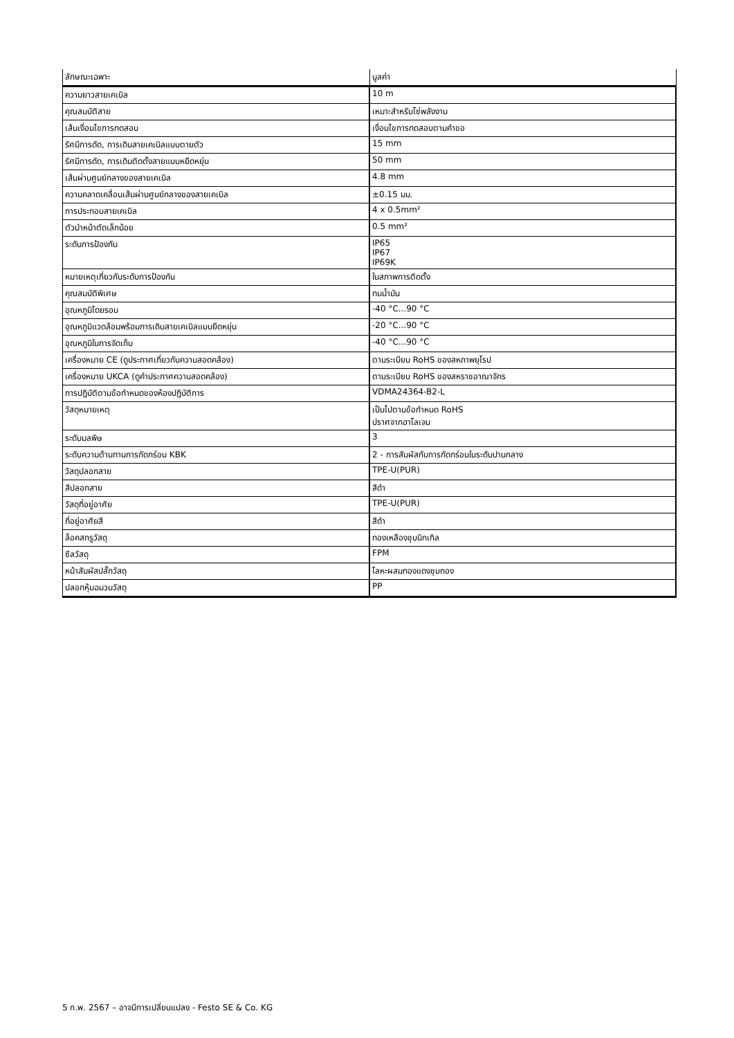| ลักษณะเฉพาะ | มูลค่า |
| --- | --- |
| ความยาวสายเคเบิล | 10 m |
| คุณสมบัติสาย | เหมาะสำหรับโซ่พลังงาน |
| เส้นเงื่อนไขการทดสอบ | เงื่อนไขการทดสอบตามคำขอ |
| รัศมีการดัด, การเดินสายเคเบิลแบบตายตัว | 15 mm |
| รัศมีการดัด, การเดินติดตั้งสายแบบหยืดหยุ่น | 50 mm |
| เส้นผ่านศูนย์กลางของสายเคเบิล | 4.8 mm |
| ความคลาดเคลื่อนเส้นผ่านศูนย์กลางของสายเคเบิล | ±0.15 มม. |
| การประกอบสายเคเบิล | 4 x 0.5mm² |
| ตัวนำหน้าตัดเล็กน้อย | 0.5 mm² |
| ระดับการป้องกัน | IP65 IP67 IP69K |
| หมายเหตุเกี่ยวกับระดับการป้องกัน | ในสภาพการติดตั้ง |
| คุณสมบัติพิเศษ | ทนน้ำมัน |
| อุณหภูมิโดยรอบ | -40 °C...90 °C |
| อุณหภูมิแวดล้อมพร้อมการเดินสายเคเบิลแบบยืดหยุ่น | -20 °C...90 °C |
| อุณหภูมิในการจัดเก็บ | -40 °C...90 °C |
| เครื่องหมาย CE (ดูประกาศเกี่ยวกับความสอดคล้อง) | ตามระเบียบ RoHS ของสหภาพยุโรป |
| เครื่องหมาย UKCA (ดูคำประกาศความสอดคล้อง) | ตามระเบียบ RoHS ของสหราชอาณาจักร |
| การปฏิบัติตามข้อกำหนดของห้องปฏิบัติการ | VDMA24364-B2-L |
| วัสดุหมายเหตุ | เป็นไปตามข้อกำหนด RoHS ปราศจากฮาโลเจน |
| ระดับมลพิษ | 3 |
| ระดับความต้านทานการกัดกร่อน KBK | 2 - การสัมผัสกับการกัดกร่อนในระดับปานกลาง |
| วัสดุปลอกสาย | TPE-U(PUR) |
| สีปลอกสาย | สีดำ |
| วัสดุที่อยู่อาศัย | TPE-U(PUR) |
| ที่อยู่อาศัยสี | สีดำ |
| ล็อคสกรูวัสดุ | ทองเหลืองชุบนิกเกิล |
| ซีลวัสดุ | FPM |
| หน้าสัมผัสปลั๊กวัสดุ | โลหะผสมทองแดงชุบทอง |
| ปลอกหุ้มฉนวนวัสดุ | PP |
5 ก.พ. 2567 – อาจมีการเปลี่ยนแปลง - Festo SE & Co. KG